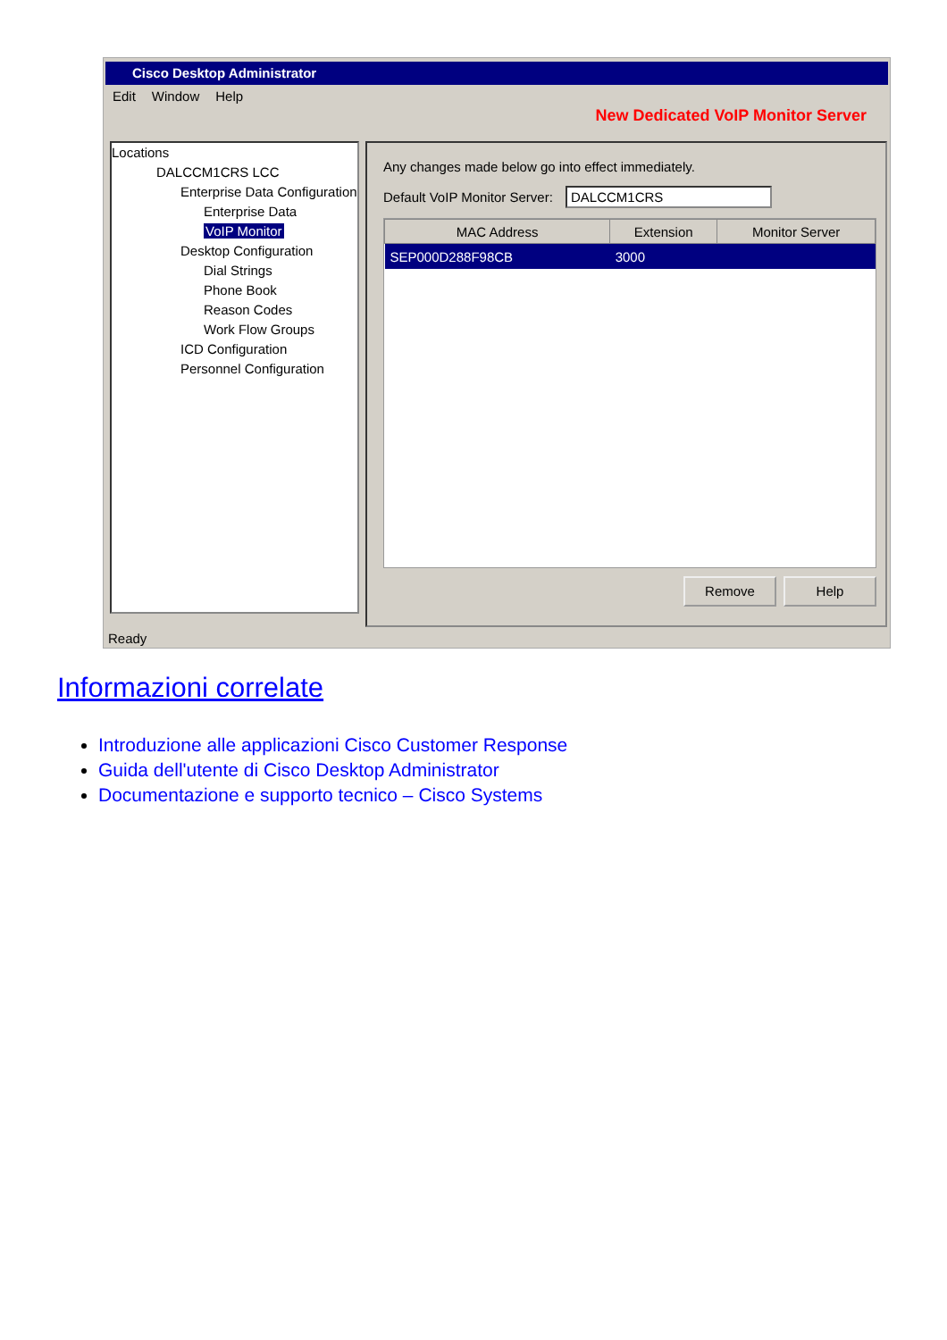Cisco Desktop Administrator
Edit Window Help
New Dedicated VoIP Monitor Server
Locations
DALCCM1CRS LCC
Enterprise Data Configuration
Enterprise Data
VoIP Monitor
Desktop Configuration
Dial Strings
Phone Book
Reason Codes
Work Flow Groups
ICD Configuration
Personnel Configuration
Any changes made below go into effect immediately.
Default VoIP Monitor Server: DALCCM1CRS
| MAC Address | Extension | Monitor Server |
| --- | --- | --- |
| SEP000D288F98CB | 3000 | |
Remove Help
Ready
Informazioni correlate
Introduzione alle applicazioni Cisco Customer Response
Guida dell'utente di Cisco Desktop Administrator
Documentazione e supporto tecnico – Cisco Systems